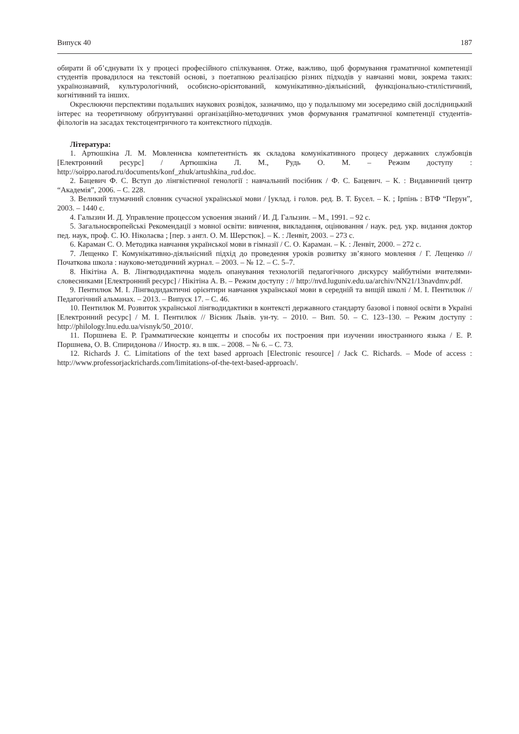Випуск 40 187
обирати й об’єднувати їх у процесі професійного спілкування. Отже, важливо, щоб формування граматичної компетенції студентів провадилося на текстовій основі, з поетапною реалізацією різних підходів у навчанні мови, зокрема таких: українознавчий, культурологічний, особисно-орієнтований, комунікативно-діяльнісний, функціонально-стилістичний, когнітивний та інших.
Окреслюючи перспективи подальших наукових розвідок, зазначимо, що у подальшому ми зосередимо свій дослідницький інтерес на теоретичному обґрунтуванні організаційно-методичних умов формування граматичної компетенції студентів-філологів на засадах текстоцентричного та контекстного підходів.
Література:
1. Артюшкіна Л. М. Мовленнєва компетентність як складова комунікативного процесу державних службовців [Електронний ресурс] / Артюшкіна Л. М., Рудь О. М. – Режим доступу : http://soippo.narod.ru/documents/konf_zhuk/artushkina_rud.doc.
2. Бацевич Ф. С. Вступ до лінгвістичної генології : навчальний посібник / Ф. С. Бацевич. – К. : Видавничий центр “Академія”, 2006. – С. 228.
3. Великий тлумачний словник сучасної української мови / [уклад. і голов. ред. В. Т. Бусел. – К. ; Ірпінь : ВТФ “Перун”, 2003. – 1440 с.
4. Галызин И. Д. Управление процессом усвоения знаний / И. Д. Галызин. – М., 1991. – 92 с.
5. Загальноєвропейські Рекомендації з мовної освіти: вивчення, викладання, оцінювання / наук. ред. укр. видання доктор пед. наук, проф. С. Ю. Ніколаєва ; [пер. з англ. О. М. Шерстюк]. – К. : Ленвіт, 2003. – 273 с.
6. Караман С. О. Методика навчання української мови в гімназії / С. О. Караман. – К. : Ленвіт, 2000. – 272 с.
7. Лещенко Г. Комунікативно-діяльнісний підхід до проведення уроків розвитку зв’язного мовлення / Г. Лещенко // Початкова школа : науково-методичний журнал. – 2003. – № 12. – С. 5–7.
8. Нікітіна А. В. Лінгводидактична модель опанування технологій педагогічного дискурсу майбутніми вчителями-словесниками [Електронний ресурс] / Нікітіна А. В. – Режим доступу : // http://nvd.luguniv.edu.ua/archiv/NN21/13navdmv.pdf.
9. Пентилюк М. І. Лінгводидактичні орієнтири навчання української мови в середній та вищій школі / М. І. Пентилюк // Педагогічний альманах. – 2013. – Випуск 17. – С. 46.
10. Пентилюк М. Розвиток української лінгводидактики в контексті державного стандарту базової і повної освіти в Україні [Електронний ресурс] / М. І. Пентилюк // Вісник Львів. ун-ту. – 2010. – Вип. 50. – С. 123–130. – Режим доступу : http://philology.lnu.edu.ua/visnyk/50_2010/.
11. Поршнева Е. Р. Грамматические концепты и способы их построения при изучении иностранного языка / Е. Р. Поршнева, О. В. Спиридонова // Иностр. яз. в шк. – 2008. – № 6. – С. 73.
12. Richards J. C. Limitations of the text based approach [Electronic resource] / Jack C. Richards. – Mode of access : http://www.professorjackrichards.com/limitations-of-the-text-based-approach/.